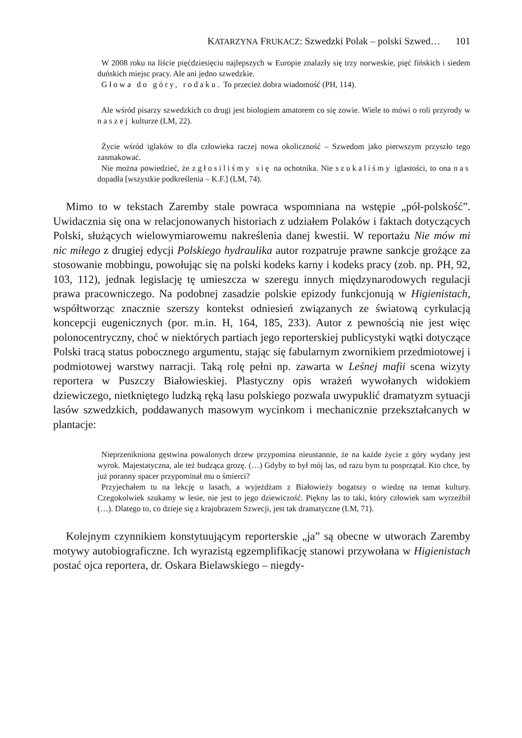KATARZYNA FRUKACZ: Szwedzki Polak – polski Szwed… 101
W 2008 roku na liście pięćdziesięciu najlepszych w Europie znalazły się trzy norweskie, pięć fińskich i siedem duńskich miejsc pracy. Ale ani jedno szwedzkie.
Głowa do góry, rodaku. To przecież dobra wiadomość (PH, 114).
Ale wśród pisarzy szwedzkich co drugi jest biologiem amatorem co się zowie. Wiele to mówi o roli przyrody w naszej kulturze (LM, 22).
Życie wśród iglaków to dla człowieka raczej nowa okoliczność – Szwedom jako pierwszym przyszło tego zasmakować.
Nie można powiedzieć, że zgłosiliśmy się na ochotnika. Nie szukaliśmy iglastości, to ona nas dopadła [wszystkie podkreślenia – K.F.] (LM, 74).
Mimo to w tekstach Zaremby stale powraca wspomniana na wstępie „pół-polskość”. Uwidacznia się ona w relacjonowanych historiach z udziałem Polaków i faktach dotyczących Polski, służących wielowymiarowemu nakreślenia danej kwestii. W reportażu Nie mów mi nic miłego z drugiej edycji Polskiego hydraulika autor rozpatruje prawne sankcje grożące za stosowanie mobbingu, powołując się na polski kodeks karny i kodeks pracy (zob. np. PH, 92, 103, 112), jednak legislację tę umieszcza w szeregu innych międzynarodowych regulacji prawa pracowniczego. Na podobnej zasadzie polskie epizody funkcjonują w Higienistach, współtworząc znacznie szerszy kontekst odniesień związanych ze światową cyrkulacją koncepcji eugenicznych (por. m.in. H, 164, 185, 233). Autor z pewnością nie jest więc polonocentryczny, choć w niektórych partiach jego reporterskiej publicystyki wątki dotyczące Polski tracą status pobocznego argumentu, stając się fabularnym zwornikiem przedmiotowej i podmiotowej warstwy narracji. Taką rolę pełni np. zawarta w Leśnej mafii scena wizyty reportera w Puszczy Białowieskiej. Plastyczny opis wrażeń wywołanych widokiem dziewiczego, nietkniętego ludzką ręką lasu polskiego pozwala uwypuklić dramatyzm sytuacji lasów szwedzkich, poddawanych masowym wycinkom i mechanicznie przekształcanych w plantacje:
Nieprzenikniona gęstwina powalonych drzew przypomina nieustannie, że na każde życie z góry wydany jest wyrok. Majestatyczna, ale też budząca grozę. (…) Gdyby to był mój las, od razu bym tu posprzątał. Kto chce, by już poranny spacer przypominał mu o śmierci?
Przyjechałem tu na lekcję o lasach, a wyjeżdżam z Białowieży bogatszy o wiedzę na temat kultury. Czegokolwiek szukamy w lesie, nie jest to jego dziewiczość. Piękny las to taki, który człowiek sam wyrzeźbił (…). Dlatego to, co dzieje się z krajobrazem Szwecji, jest tak dramatyczne (LM, 71).
Kolejnym czynnikiem konstytuującym reporterskie „ja” są obecne w utworach Zaremby motywy autobiograficzne. Ich wyrazistą egzemplifikację stanowi przywołana w Higienistach postać ojca reportera, dr. Oskara Bielawskiego – niegdy-